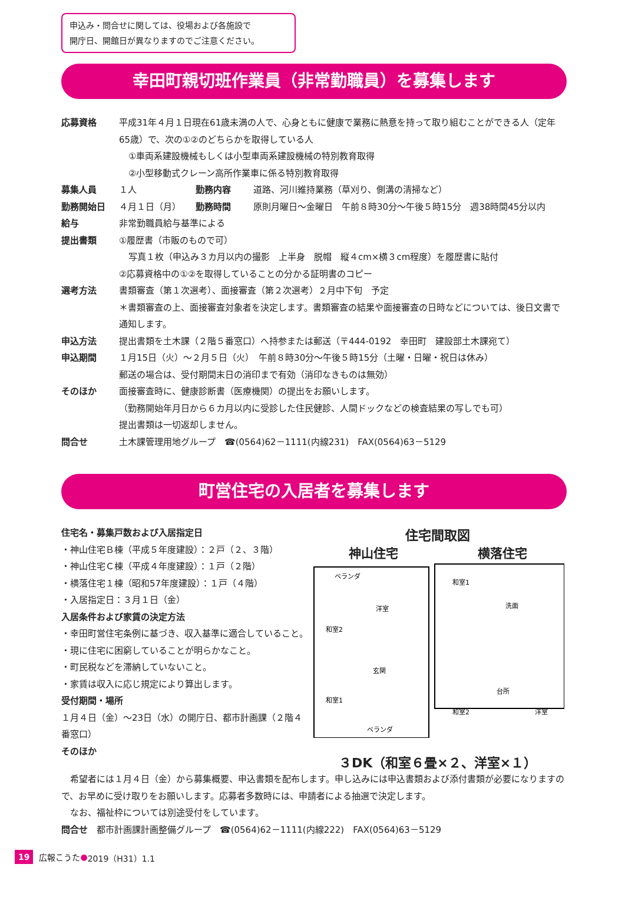申込み・問合せに関しては、役場および各施設で
開庁日、開館日が異なりますのでご注意ください。
幸田町親切班作業員（非常勤職員）を募集します
応募資格 平成31年４月１日現在61歳未満の人で、心身ともに健康で業務に熱意を持って取り組むことができる人（定年65歳）で、次の①②のどちらかを取得している人
①車両系建設機械もしくは小型車両系建設機械の特別教育取得
②小型移動式クレーン高所作業車に係る特別教育取得
募集人員 １人 勤務内容 道路、河川維持業務（草刈り、側溝の清掃など）
勤務開始日 ４月１日（月） 勤務時間 原則月曜日～金曜日　午前８時30分～午後５時15分　週38時間45分以内
給与 非常勤職員給与基準による
提出書類 ①履歴書（市販のもので可）
写真１枚（申込み３カ月以内の撮影　上半身　脱帽　縦４cm×横３cm程度）を履歴書に貼付
②応募資格中の①②を取得していることの分かる証明書のコピー
選考方法 書類審査（第１次選考）、面接審査（第２次選考）２月中下旬　予定
＊書類審査の上、面接審査対象者を決定します。書類審査の結果や面接審査の日時などについては、後日文書で通知します。
申込方法 提出書類を土木課（２階５番窓口）へ持参または郵送（〒444-0192　幸田町　建設部土木課宛て）
申込期間 １月15日（火）～２月５日（火）　午前８時30分～午後５時15分（土曜・日曜・祝日は休み）
郵送の場合は、受付期間末日の消印まで有効（消印なきものは無効）
そのほか 面接審査時に、健康診断書（医療機関）の提出をお願いします。
（勤務開始年月日から６カ月以内に受診した住民健診、人間ドックなどの検査結果の写しでも可）
提出書類は一切返却しません。
問合せ 土木課管理用地グループ　☎(0564)62－1111(内線231)　FAX(0564)63－5129
町営住宅の入居者を募集します
住宅名・募集戸数および入居指定日
・神山住宅Ｂ棟（平成５年度建設）：２戸（２、３階）
・神山住宅Ｃ棟（平成４年度建設）：１戸（２階）
・横落住宅１棟（昭和57年度建設）：１戸（４階）
・入居指定日：３月１日（金）
入居条件および家賃の決定方法
・幸田町営住宅条例に基づき、収入基準に適合していること。
・現に住宅に困窮していることが明らかなこと。
・町民税などを滞納していないこと。
・家賃は収入に応じ規定により算出します。
受付期間・場所
１月４日（金）～23日（水）の開庁日、都市計画課（２階４番窓口）
そのほか
住宅間取図
神山住宅 横落住宅
ベランダ
洋室
和室2
玄関
和室1
ベランダ
和室1
洗面
台所
和室2
洋室
３DK（和室６畳×２、洋室×１）
　希望者には１月４日（金）から募集概要、申込書類を配布します。申し込みには申込書類および添付書類が必要になりますので、お早めに受け取りをお願いします。応募者多数時には、申請者による抽選で決定します。
　なお、福祉枠については別途受付をしています。
問合せ　都市計画課計画整備グループ　☎(0564)62－1111(内線222)　FAX(0564)63－5129
19 広報こうた ● 2019（H31）1.1